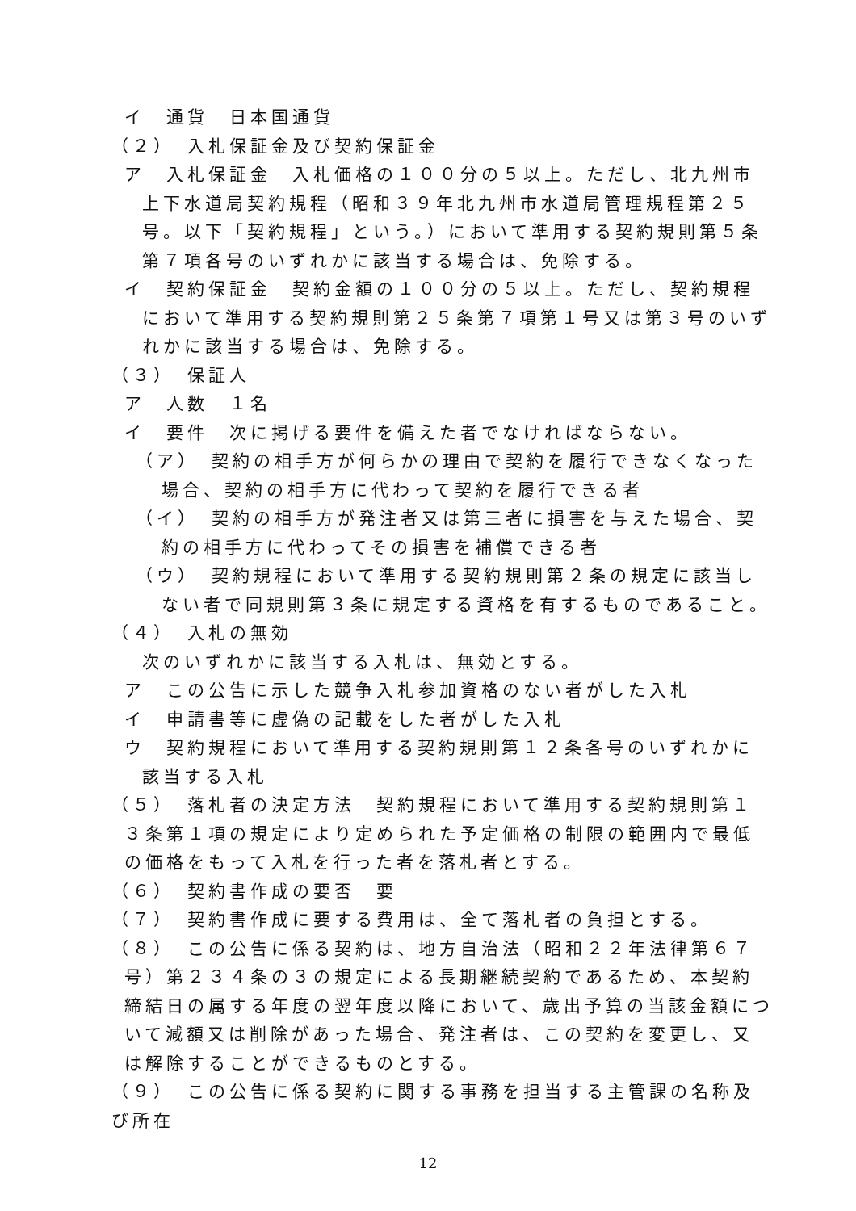イ　通貨　日本国通貨
（２）　入札保証金及び契約保証金
ア　入札保証金　入札価格の１００分の５以上。ただし、北九州市上下水道局契約規程（昭和３９年北九州市水道局管理規程第２５号。以下「契約規程」という。）において準用する契約規則第５条第７項各号のいずれかに該当する場合は、免除する。
イ　契約保証金　契約金額の１００分の５以上。ただし、契約規程において準用する契約規則第２５条第７項第１号又は第３号のいずれかに該当する場合は、免除する。
（３）　保証人
ア　人数　１名
イ　要件　次に掲げる要件を備えた者でなければならない。
（ア）　契約の相手方が何らかの理由で契約を履行できなくなった場合、契約の相手方に代わって契約を履行できる者
（イ）　契約の相手方が発注者又は第三者に損害を与えた場合、契約の相手方に代わってその損害を補償できる者
（ウ）　契約規程において準用する契約規則第２条の規定に該当しない者で同規則第３条に規定する資格を有するものであること。
（４）　入札の無効
次のいずれかに該当する入札は、無効とする。
ア　この公告に示した競争入札参加資格のない者がした入札
イ　申請書等に虚偽の記載をした者がした入札
ウ　契約規程において準用する契約規則第１２条各号のいずれかに該当する入札
（５）　落札者の決定方法　契約規程において準用する契約規則第１３条第１項の規定により定められた予定価格の制限の範囲内で最低の価格をもって入札を行った者を落札者とする。
（６）　契約書作成の要否　要
（７）　契約書作成に要する費用は、全て落札者の負担とする。
（８）　この公告に係る契約は、地方自治法（昭和２２年法律第６７号）第２３４条の３の規定による長期継続契約であるため、本契約締結日の属する年度の翌年度以降において、歳出予算の当該金額について減額又は削除があった場合、発注者は、この契約を変更し、又は解除することができるものとする。
（９）　この公告に係る契約に関する事務を担当する主管課の名称及び所在
12